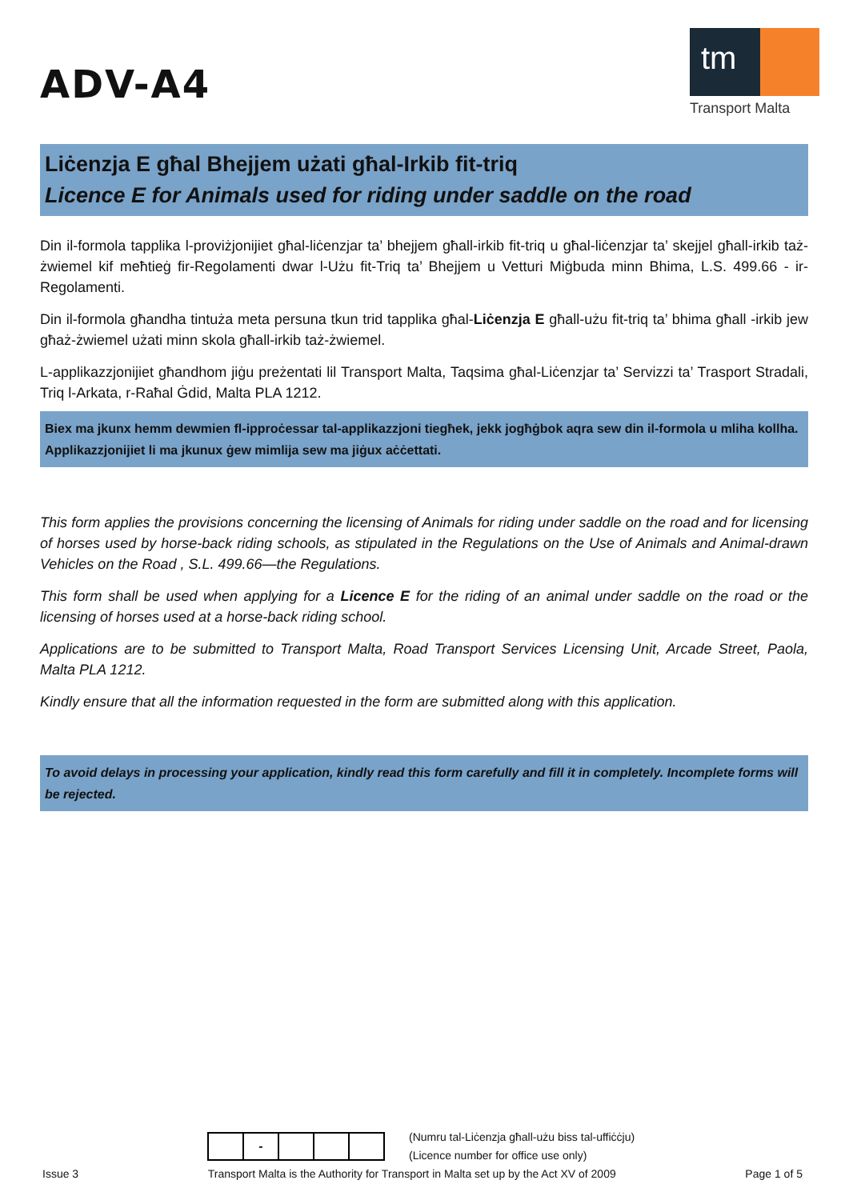ADV-A4
tm
Transport Malta
Liċenzja E għal Bhejjem użati għal-Irkib fit-triq
Licence E for Animals used for riding under saddle on the road
Din il-formola tapplika l-proviżjonijiet għal-liċenzjar ta’ bhejjem għall-irkib fit-triq u għal-liċenzjar ta’ skejjel għall-irkib taż-żwiemel kif meħtieġ fir-Regolamenti dwar l-Użu fit-Triq ta’ Bhejjem u Vetturi Miġbuda minn Bhima, L.S. 499.66 - ir-Regolamenti.
Din il-formola għandha tintuża meta persuna tkun trid tapplika għal-Liċenzja E għall-użu fit-triq ta’ bhima għall -irkib jew għaż-żwiemel użati minn skola għall-irkib taż-żwiemel.
L-applikazzjonijiet għandhom jiġu preżentati lil Transport Malta, Taqsima għal-Liċenzjar ta’ Servizzi ta’ Trasport Stradali, Triq l-Arkata, r-Raħal Ġdid, Malta PLA 1212.
Biex ma jkunx hemm dewmien fl-ipproċessar tal-applikazzjoni tiegħek, jekk jogħġbok aqra sew din il-formola u mliha kollha. Applikazzjonijiet li ma jkunux ġew mimlija sew ma jiġux aċċettati.
This form applies the provisions concerning the licensing of Animals for riding under saddle on the road and for licensing of horses used by horse-back riding schools, as stipulated in the Regulations on the Use of Animals and Animal-drawn Vehicles on the Road , S.L. 499.66—the Regulations.
This form shall be used when applying for a Licence E for the riding of an animal under saddle on the road or the licensing of horses used at a horse-back riding school.
Applications are to be submitted to Transport Malta, Road Transport Services Licensing Unit, Arcade Street, Paola, Malta PLA 1212.
Kindly ensure that all the information requested in the form are submitted along with this application.
To avoid delays in processing your application, kindly read this form carefully and fill it in completely. Incomplete forms will be rejected.
| | - | | | |
(Numru tal-Liċenzja għall-użu biss tal-uffiċċju)
(Licence number for office use only)
Issue 3 Transport Malta is the Authority for Transport in Malta set up by the Act XV of 2009 Page 1 of 5